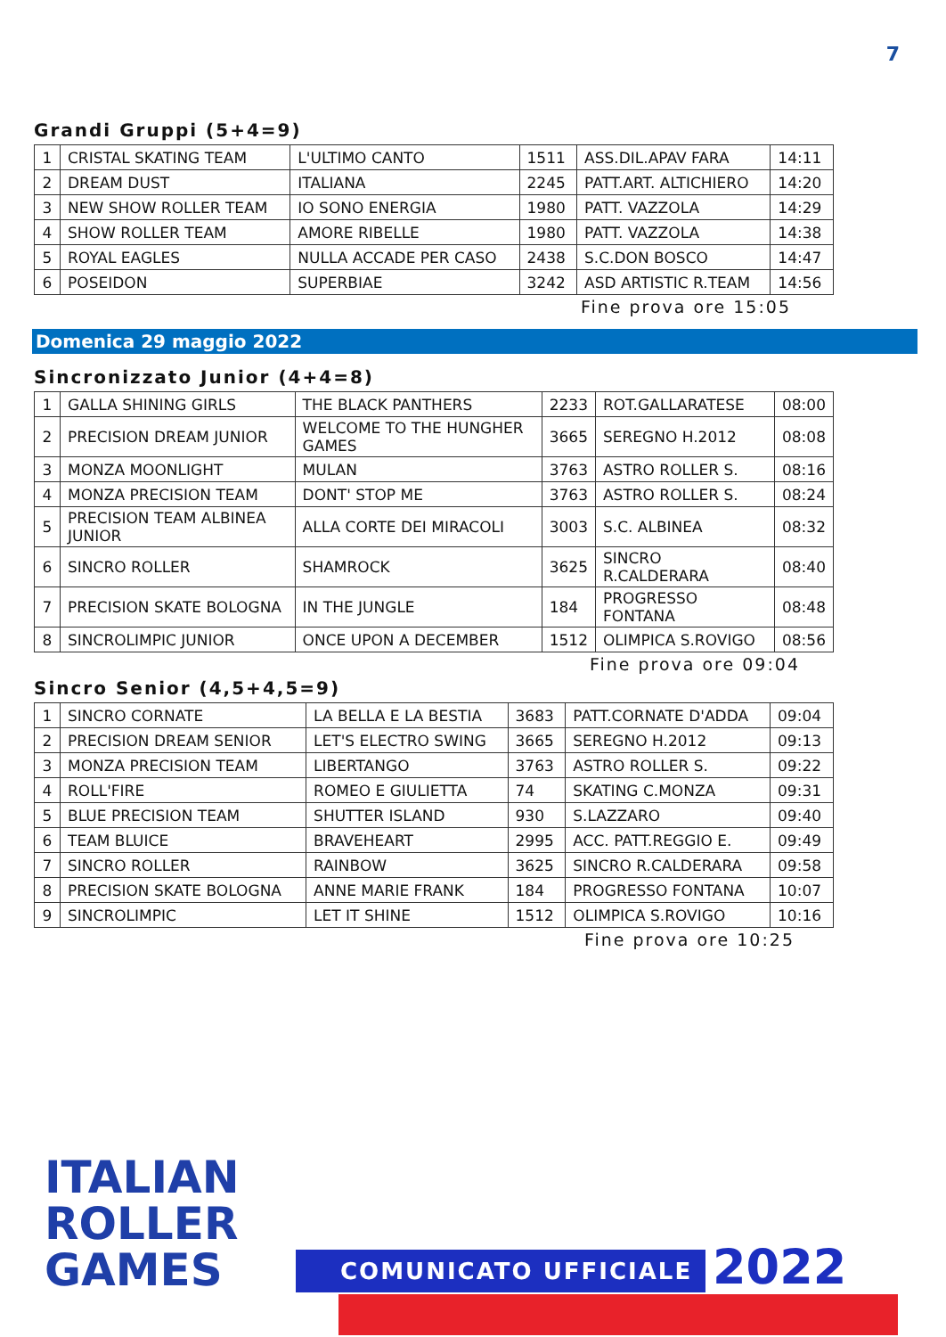7
Grandi Gruppi (5+4=9)
| 1 | CRISTAL SKATING TEAM | L'ULTIMO CANTO | 1511 | ASS.DIL.APAV FARA | 14:11 |
| 2 | DREAM DUST | ITALIANA | 2245 | PATT.ART. ALTICHIERO | 14:20 |
| 3 | NEW SHOW ROLLER TEAM | IO SONO ENERGIA | 1980 | PATT. VAZZOLA | 14:29 |
| 4 | SHOW ROLLER TEAM | AMORE RIBELLE | 1980 | PATT. VAZZOLA | 14:38 |
| 5 | ROYAL EAGLES | NULLA ACCADE PER CASO | 2438 | S.C.DON BOSCO | 14:47 |
| 6 | POSEIDON | SUPERBIAE | 3242 | ASD ARTISTIC R.TEAM | 14:56 |
Fine prova ore 15:05
Domenica 29 maggio 2022
Sincronizzato Junior (4+4=8)
| 1 | GALLA SHINING GIRLS | THE BLACK PANTHERS | 2233 | ROT.GALLARATESE | 08:00 |
| 2 | PRECISION DREAM JUNIOR | WELCOME TO THE HUNGHER GAMES | 3665 | SEREGNO H.2012 | 08:08 |
| 3 | MONZA MOONLIGHT | MULAN | 3763 | ASTRO ROLLER S. | 08:16 |
| 4 | MONZA PRECISION TEAM | DONT' STOP ME | 3763 | ASTRO ROLLER S. | 08:24 |
| 5 | PRECISION TEAM ALBINEA JUNIOR | ALLA CORTE DEI MIRACOLI | 3003 | S.C. ALBINEA | 08:32 |
| 6 | SINCRO ROLLER | SHAMROCK | 3625 | SINCRO R.CALDERARA | 08:40 |
| 7 | PRECISION SKATE BOLOGNA | IN THE JUNGLE | 184 | PROGRESSO FONTANA | 08:48 |
| 8 | SINCROLIMPIC JUNIOR | ONCE UPON A DECEMBER | 1512 | OLIMPICA S.ROVIGO | 08:56 |
Fine prova ore 09:04
Sincro Senior (4,5+4,5=9)
| 1 | SINCRO CORNATE | LA BELLA E LA BESTIA | 3683 | PATT.CORNATE D'ADDA | 09:04 |
| 2 | PRECISION DREAM SENIOR | LET'S ELECTRO SWING | 3665 | SEREGNO H.2012 | 09:13 |
| 3 | MONZA PRECISION TEAM | LIBERTANGO | 3763 | ASTRO ROLLER S. | 09:22 |
| 4 | ROLL'FIRE | ROMEO E GIULIETTA | 74 | SKATING C.MONZA | 09:31 |
| 5 | BLUE PRECISION TEAM | SHUTTER ISLAND | 930 | S.LAZZARO | 09:40 |
| 6 | TEAM BLUICE | BRAVEHEART | 2995 | ACC. PATT.REGGIO E. | 09:49 |
| 7 | SINCRO ROLLER | RAINBOW | 3625 | SINCRO R.CALDERARA | 09:58 |
| 8 | PRECISION SKATE BOLOGNA | ANNE MARIE FRANK | 184 | PROGRESSO FONTANA | 10:07 |
| 9 | SINCROLIMPIC | LET IT SHINE | 1512 | OLIMPICA S.ROVIGO | 10:16 |
Fine prova ore 10:25
ITALIAN
ROLLER
GAMES
COMUNICATO UFFICIALE 2022